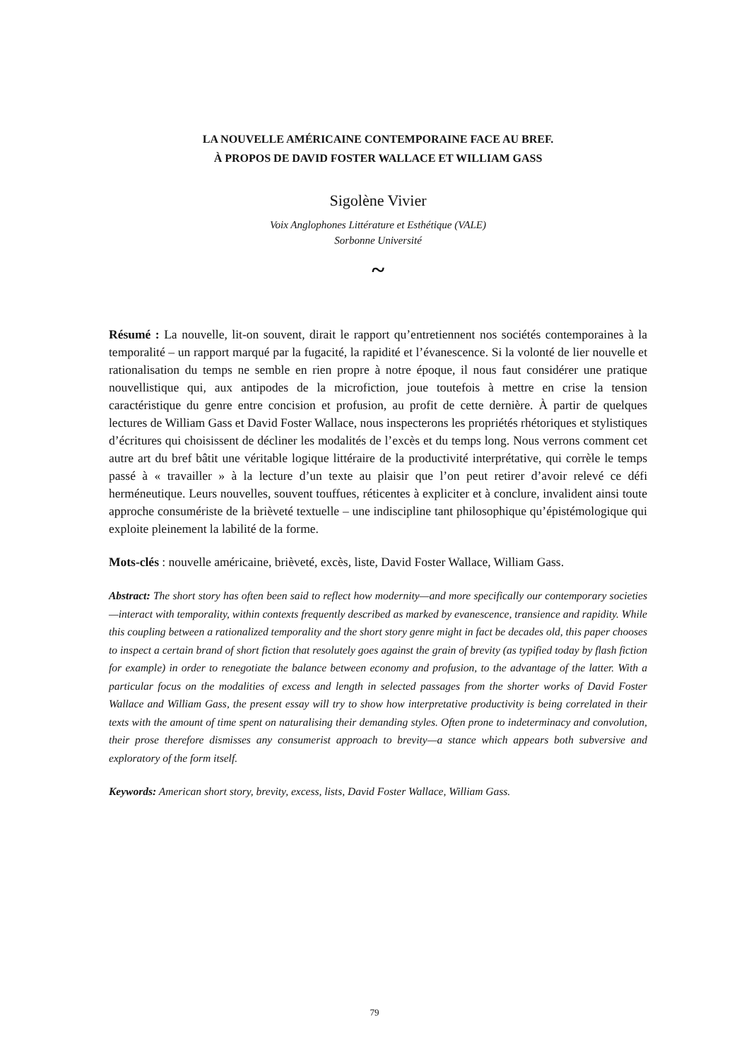LA NOUVELLE AMÉRICAINE CONTEMPORAINE FACE AU BREF.
À PROPOS DE DAVID FOSTER WALLACE ET WILLIAM GASS
Sigolène Vivier
Voix Anglophones Littérature et Esthétique (VALE)
Sorbonne Université
~
Résumé : La nouvelle, lit-on souvent, dirait le rapport qu’entretiennent nos sociétés contemporaines à la temporalité – un rapport marqué par la fugacité, la rapidité et l’évanescence. Si la volonté de lier nouvelle et rationalisation du temps ne semble en rien propre à notre époque, il nous faut considérer une pratique nouvellistique qui, aux antipodes de la microfiction, joue toutefois à mettre en crise la tension caractéristique du genre entre concision et profusion, au profit de cette dernière. À partir de quelques lectures de William Gass et David Foster Wallace, nous inspecterons les propriétés rhétoriques et stylistiques d’écritures qui choisissent de décliner les modalités de l’excès et du temps long. Nous verrons comment cet autre art du bref bâtit une véritable logique littéraire de la productivité interprétative, qui corrèle le temps passé à « travailler » à la lecture d’un texte au plaisir que l’on peut retirer d’avoir relevé ce défi herméneutique. Leurs nouvelles, souvent touffues, réticentes à expliciter et à conclure, invalident ainsi toute approche consumériste de la brièveté textuelle – une indiscipline tant philosophique qu’épistémologique qui exploite pleinement la labilité de la forme.
Mots-clés : nouvelle américaine, brièveté, excès, liste, David Foster Wallace, William Gass.
Abstract: The short story has often been said to reflect how modernity—and more specifically our contemporary societies—interact with temporality, within contexts frequently described as marked by evanescence, transience and rapidity. While this coupling between a rationalized temporality and the short story genre might in fact be decades old, this paper chooses to inspect a certain brand of short fiction that resolutely goes against the grain of brevity (as typified today by flash fiction for example) in order to renegotiate the balance between economy and profusion, to the advantage of the latter. With a particular focus on the modalities of excess and length in selected passages from the shorter works of David Foster Wallace and William Gass, the present essay will try to show how interpretative productivity is being correlated in their texts with the amount of time spent on naturalising their demanding styles. Often prone to indeterminacy and convolution, their prose therefore dismisses any consumerist approach to brevity—a stance which appears both subversive and exploratory of the form itself.
Keywords: American short story, brevity, excess, lists, David Foster Wallace, William Gass.
79